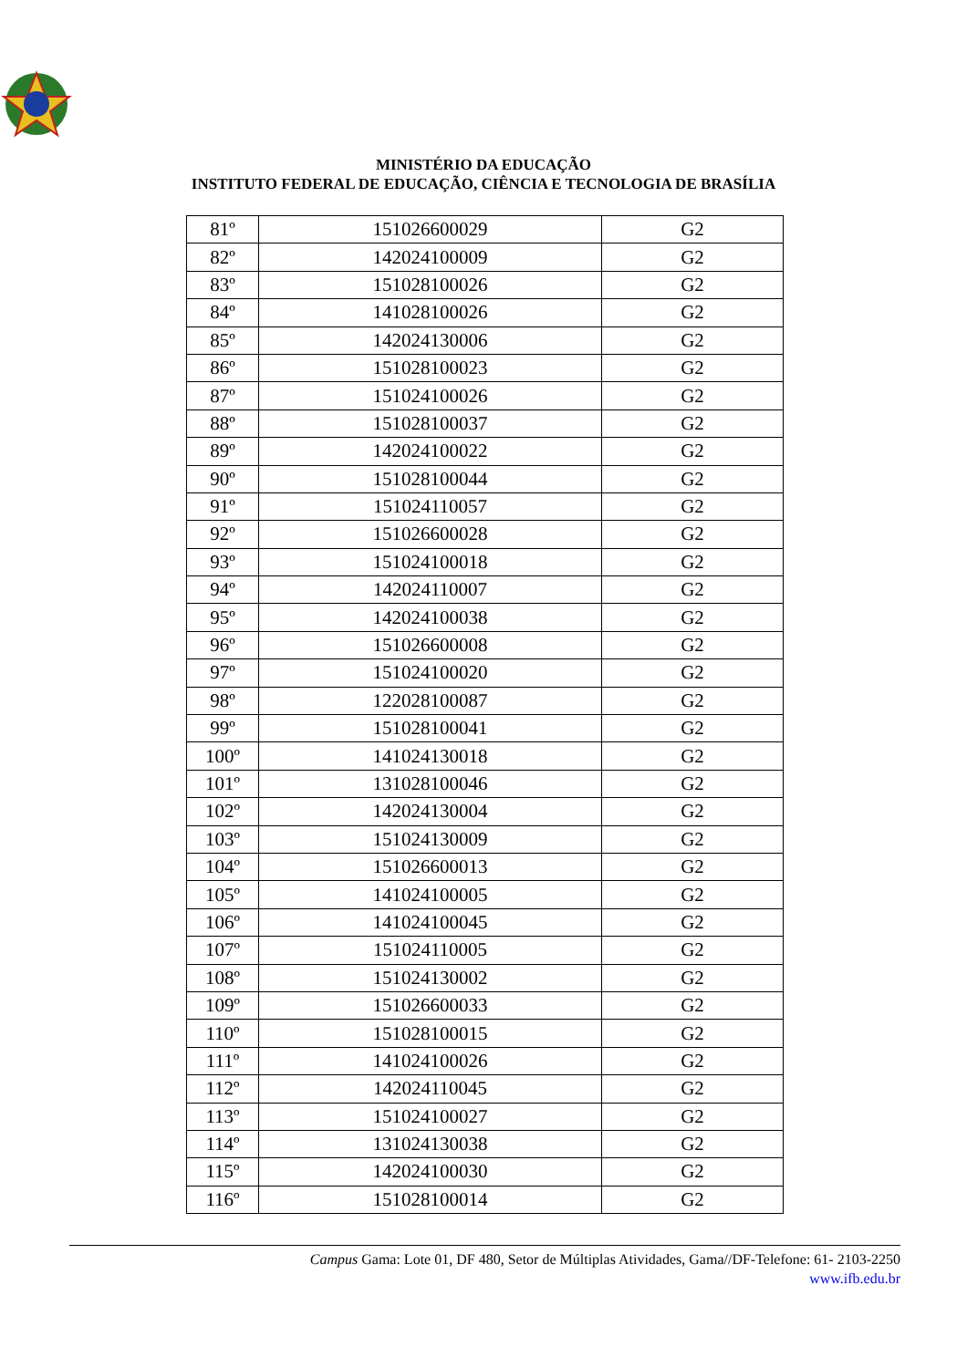MINISTÉRIO DA EDUCAÇÃO
INSTITUTO FEDERAL DE EDUCAÇÃO, CIÊNCIA E TECNOLOGIA DE BRASÍLIA
| 81º | 151026600029 | G2 |
| 82º | 142024100009 | G2 |
| 83º | 151028100026 | G2 |
| 84º | 141028100026 | G2 |
| 85º | 142024130006 | G2 |
| 86º | 151028100023 | G2 |
| 87º | 151024100026 | G2 |
| 88º | 151028100037 | G2 |
| 89º | 142024100022 | G2 |
| 90º | 151028100044 | G2 |
| 91º | 151024110057 | G2 |
| 92º | 151026600028 | G2 |
| 93º | 151024100018 | G2 |
| 94º | 142024110007 | G2 |
| 95º | 142024100038 | G2 |
| 96º | 151026600008 | G2 |
| 97º | 151024100020 | G2 |
| 98º | 122028100087 | G2 |
| 99º | 151028100041 | G2 |
| 100º | 141024130018 | G2 |
| 101º | 131028100046 | G2 |
| 102º | 142024130004 | G2 |
| 103º | 151024130009 | G2 |
| 104º | 151026600013 | G2 |
| 105º | 141024100005 | G2 |
| 106º | 141024100045 | G2 |
| 107º | 151024110005 | G2 |
| 108º | 151024130002 | G2 |
| 109º | 151026600033 | G2 |
| 110º | 151028100015 | G2 |
| 111º | 141024100026 | G2 |
| 112º | 142024110045 | G2 |
| 113º | 151024100027 | G2 |
| 114º | 131024130038 | G2 |
| 115º | 142024100030 | G2 |
| 116º | 151028100014 | G2 |
Campus Gama: Lote 01, DF 480, Setor de Múltiplas Atividades, Gama//DF-Telefone: 61- 2103-2250
www.ifb.edu.br